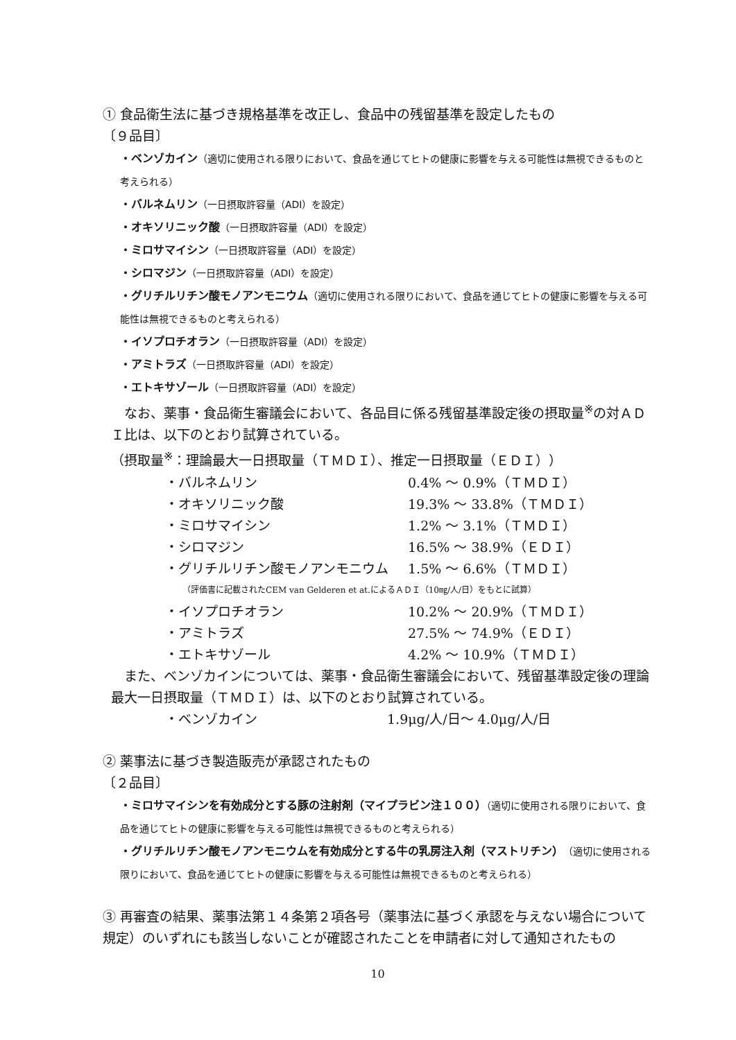① 食品衛生法に基づき規格基準を改正し、食品中の残留基準を設定したもの
〔９品目〕
・ベンゾカイン（適切に使用される限りにおいて、食品を通じてヒトの健康に影響を与える可能性は無視できるものと考えられる）
・バルネムリン（一日摂取許容量（ADI）を設定）
・オキソリニック酸（一日摂取許容量（ADI）を設定）
・ミロサマイシン（一日摂取許容量（ADI）を設定）
・シロマジン（一日摂取許容量（ADI）を設定）
・グリチルリチン酸モノアンモニウム（適切に使用される限りにおいて、食品を通じてヒトの健康に影響を与える可能性は無視できるものと考えられる）
・イソプロチオラン（一日摂取許容量（ADI）を設定）
・アミトラズ（一日摂取許容量（ADI）を設定）
・エトキサゾール（一日摂取許容量（ADI）を設定）
　なお、薬事・食品衛生審議会において、各品目に係る残留基準設定後の摂取量<sup>※</sup>の対ＡＤＩ比は、以下のとおり試算されている。
（摂取量<sup>※</sup>：理論最大一日摂取量（ＴＭＤＩ）、推定一日摂取量（ＥＤＩ））
| ・バルネムリン | 0.4% 〜 0.9%（ＴＭＤＩ） |
| ・オキソリニック酸 | 19.3% 〜 33.8%（ＴＭＤＩ） |
| ・ミロサマイシン | 1.2% 〜 3.1%（ＴＭＤＩ） |
| ・シロマジン | 16.5% 〜 38.9%（ＥＤＩ） |
| ・グリチルリチン酸モノアンモニウム | 1.5% 〜 6.6%（ＴＭＤＩ） |
（評価書に記載されたCEM van Gelderen et at.によるＡＤＩ（10㎎/人/日）をもとに試算）
| ・イソプロチオラン | 10.2% 〜 20.9%（ＴＭＤＩ） |
| ・アミトラズ | 27.5% 〜 74.9%（ＥＤＩ） |
| ・エトキサゾール | 4.2% 〜 10.9%（ＴＭＤＩ） |
　また、ベンゾカインについては、薬事・食品衛生審議会において、残留基準設定後の理論最大一日摂取量（ＴＭＤＩ）は、以下のとおり試算されている。
| ・ベンゾカイン | 1.9μg/人/日〜 4.0μg/人/日 |
② 薬事法に基づき製造販売が承認されたもの
〔２品目〕
・ミロサマイシンを有効成分とする豚の注射剤（マイプラビン注１００）（適切に使用される限りにおいて、食品を通じてヒトの健康に影響を与える可能性は無視できるものと考えられる）
・グリチルリチン酸モノアンモニウムを有効成分とする牛の乳房注入剤（マストリチン）（適切に使用される限りにおいて、食品を通じてヒトの健康に影響を与える可能性は無視できるものと考えられる）
③ 再審査の結果、薬事法第１４条第２項各号（薬事法に基づく承認を与えない場合について規定）のいずれにも該当しないことが確認されたことを申請者に対して通知されたもの
10